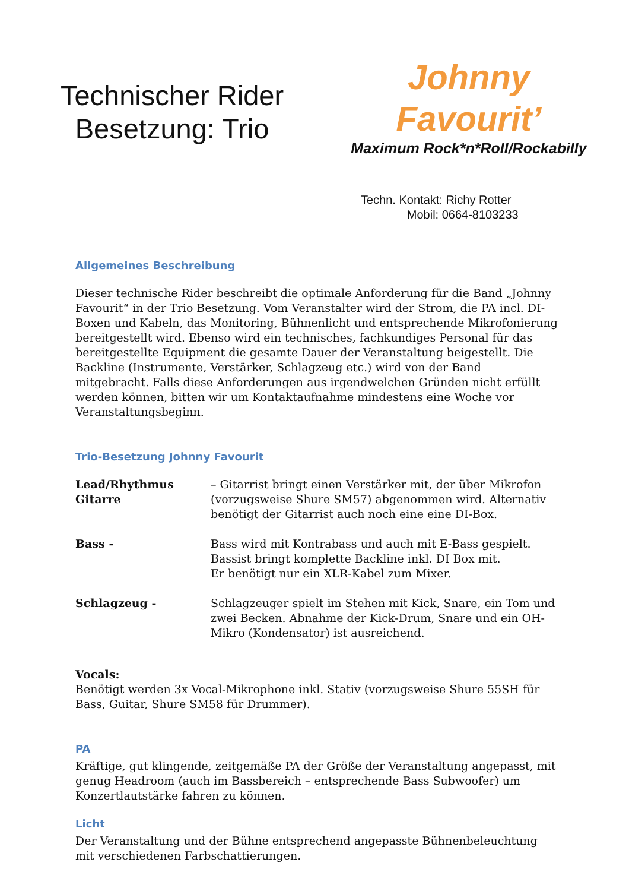Technischer Rider
Besetzung: Trio
Johnny Favourit’
Maximum Rock*n*Roll/Rockabilly
Techn. Kontakt: Richy Rotter
Mobil: 0664-8103233
Allgemeines Beschreibung
Dieser technische Rider beschreibt die optimale Anforderung für die Band „Johnny Favourit“ in der Trio Besetzung. Vom Veranstalter wird der Strom, die PA incl. DI-Boxen und Kabeln, das Monitoring, Bühnenlicht und entsprechende Mikrofonierung bereitgestellt wird. Ebenso wird ein technisches, fachkundiges Personal für das bereitgestellte Equipment die gesamte Dauer der Veranstaltung beigestellt. Die Backline (Instrumente, Verstärker, Schlagzeug etc.) wird von der Band mitgebracht. Falls diese Anforderungen aus irgendwelchen Gründen nicht erfüllt werden können, bitten wir um Kontaktaufnahme mindestens eine Woche vor Veranstaltungsbeginn.
Trio-Besetzung Johnny Favourit
Lead/Rhythmus Gitarre – Gitarrist bringt einen Verstärker mit, der über Mikrofon (vorzugsweise Shure SM57) abgenommen wird. Alternativ benötigt der Gitarrist auch noch eine eine DI-Box.
Bass - Bass wird mit Kontrabass und auch mit E-Bass gespielt.
Bassist bringt komplette Backline inkl. DI Box mit.
Er benötigt nur ein XLR-Kabel zum Mixer.
Schlagzeug - Schlagzeuger spielt im Stehen mit Kick, Snare, ein Tom und zwei Becken. Abnahme der Kick-Drum, Snare und ein OH-Mikro (Kondensator) ist ausreichend.
Vocals:
Benötigt werden 3x Vocal-Mikrophone inkl. Stativ (vorzugsweise Shure 55SH für Bass, Guitar, Shure SM58 für Drummer).
PA
Kräftige, gut klingende, zeitgemäße PA der Größe der Veranstaltung angepasst, mit genug Headroom (auch im Bassbereich – entsprechende Bass Subwoofer) um Konzertlautstärke fahren zu können.
Licht
Der Veranstaltung und der Bühne entsprechend angepasste Bühnenbeleuchtung mit verschiedenen Farbschattierungen.